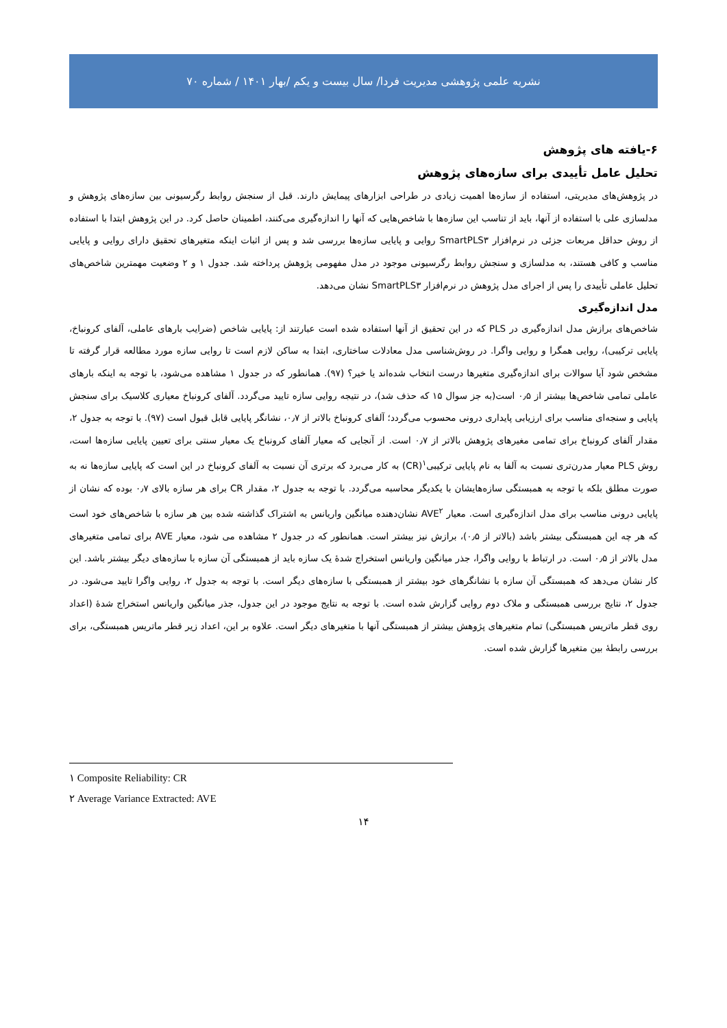نشریه علمی پژوهشی مدیریت فردا/ سال بیست و یکم /بهار ۱۴۰۱ / شماره ۷۰
۶-یافته های پژوهش
تحلیل عامل تأییدی برای سازه‌های پژوهش
در پژوهش‌های مدیریتی، استفاده از سازه‌ها اهمیت زیادی در طراحی ابزارهای پیمایش دارند. قبل از سنجش روابط رگرسیونی بین سازه‌های پژوهش و مدلسازی علی با استفاده از آنها، باید از تناسب این سازه‌ها با شاخص‌هایی که آنها را اندازه‌گیری می‌کنند، اطمینان حاصل کرد. در این پژوهش ابتدا با استفاده از روش حداقل مربعات جزئی در نرم‌افزار SmartPLS۳ روایی و پایایی سازه‌ها بررسی شد و پس از اثبات اینکه متغیرهای تحقیق دارای روایی و پایایی مناسب و کافی هستند، به مدلسازی و سنجش روابط رگرسیونی موجود در مدل مفهومی پژوهش پرداخته شد. جدول ۱ و ۲ وضعیت مهمترین شاخص‌های تحلیل عاملی تأییدی را پس از اجرای مدل پژوهش در نرم‌افزار SmartPLS۳ نشان می‌دهد.
مدل اندازه‌گیری
شاخص‌های برازش مدل اندازه‌گیری در PLS که در این تحقیق از آنها استفاده شده است عبارتند از: پایایی شاخص (ضرایب بارهای عاملی، آلفای کرونباخ، پایایی ترکیبی)، روایی همگرا و روایی واگرا. در روش‌شناسی مدل معادلات ساختاری، ابتدا به ساکن لازم است تا روایی سازه مورد مطالعه قرار گرفته تا مشخص شود آیا سوالات برای اندازه‌گیری متغیرها درست انتخاب شده‌اند یا خیر؟ (۹۷). همانطور که در جدول ۱ مشاهده می‌شود، با توجه به اینکه بارهای عاملی تمامی شاخص‌ها بیشتر از ۰٫۵ است(به جز سوال ۱۵ که حذف شد)، در نتیجه روایی سازه تایید می‌گردد. آلفای کرونباخ معیاری کلاسیک برای سنجش پایایی و سنجه‌ای مناسب برای ارزیابی پایداری درونی محسوب می‌گردد؛ آلفای کرونباخ بالاتر از ۰٫۷، نشانگر پایایی قابل قبول است (۹۷). با توجه به جدول ۲، مقدار آلفای کرونباخ برای تمامی مغیرهای پژوهش بالاتر از ۰٫۷ است. از آنجایی که معیار آلفای کرونباخ یک معیار سنتی برای تعیین پایایی سازه‌ها است، روش PLS معیار مدرن‌تری نسبت به آلفا به نام پایایی ترکیبی<sup>۱</sup>(CR) به کار می‌برد که برتری آن نسبت به آلفای کرونباخ در این است که پایایی سازه‌ها نه به صورت مطلق بلکه با توجه به همبستگی سازه‌هایشان با یکدیگر محاسبه می‌گردد. با توجه به جدول ۲، مقدار CR برای هر سازه بالای ۰٫۷ بوده که نشان از پایایی درونی مناسب برای مدل اندازه‌گیری است. معیار AVE<sup>۲</sup> نشان‌دهنده میانگین واریانس به اشتراک گذاشته شده بین هر سازه با شاخص‌های خود است که هر چه این همبستگی بیشتر باشد (بالاتر از ۰٫۵)، برازش نیز بیشتر است. همانطور که در جدول ۲ مشاهده می شود، معیار AVE برای تمامی متغیرهای مدل بالاتر از ۰٫۵ است. در ارتباط با روایی واگرا، جذر میانگین واریانس استخراج شدهٔ یک سازه باید از همبستگی آن سازه با سازه‌های دیگر بیشتر باشد. این کار نشان می‌دهد که همبستگی آن سازه با نشانگرهای خود بیشتر از همبستگی با سازه‌های دیگر است. با توجه به جدول ۲، روایی واگرا تایید می‌شود. در جدول ۲، نتایج بررسی همبستگی و ملاک دوم روایی گزارش شده است. با توجه به نتایج موجود در این جدول، جذر میانگین واریانس استخراج شدهٔ (اعداد روی قطر ماتریس همبستگی) تمام متغیرهای پژوهش بیشتر از همبستگی آنها با متغیرهای دیگر است. علاوه بر این، اعداد زیر قطر ماتریس همبستگی، برای بررسی رابطهٔ بین متغیرها گزارش شده است.
۱ Composite Reliability: CR
۲ Average Variance Extracted: AVE
۱۴